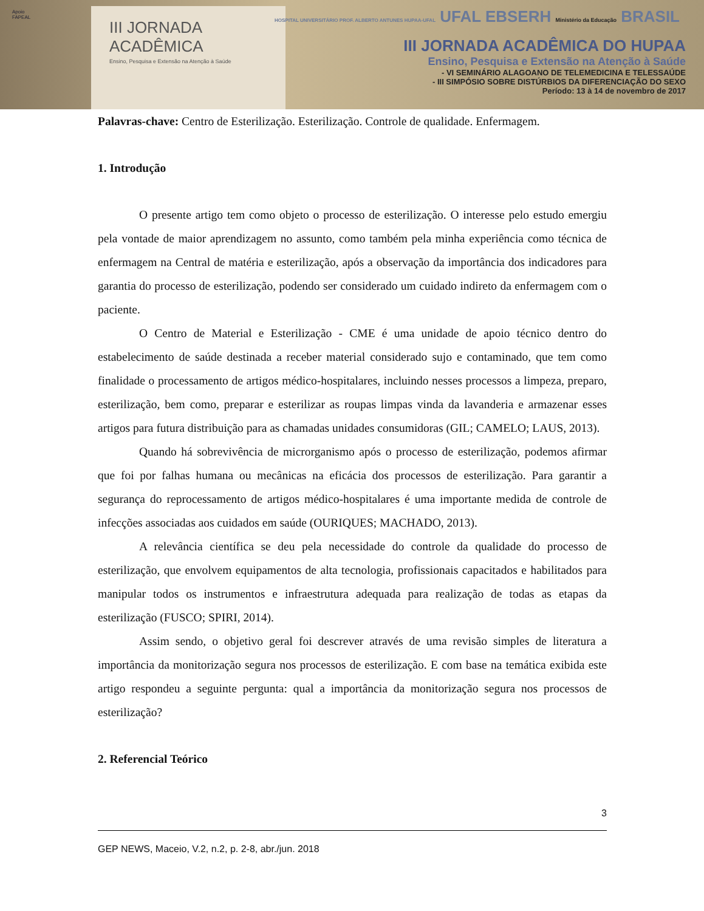Apoio
FAPEAL
III JORNADA
ACADÊMICA
Ensino, Pesquisa e Extensão na Atenção à Saúde
HOSPITAL UNIVERSITÁRIO PROF. ALBERTO ANTUNES HUPAA-UFAL UFAL EBSERH Ministério da Educação BRASIL
III JORNADA ACADÊMICA DO HUPAA
Ensino, Pesquisa e Extensão na Atenção à Saúde
- VI SEMINÁRIO ALAGOANO DE TELEMEDICINA E TELESSAÚDE
- III SIMPÓSIO SOBRE DISTÚRBIOS DA DIFERENCIAÇÃO DO SEXO
Período: 13 à 14 de novembro de 2017
Palavras-chave: Centro de Esterilização. Esterilização. Controle de qualidade. Enfermagem.
1. Introdução
O presente artigo tem como objeto o processo de esterilização. O interesse pelo estudo emergiu pela vontade de maior aprendizagem no assunto, como também pela minha experiência como técnica de enfermagem na Central de matéria e esterilização, após a observação da importância dos indicadores para garantia do processo de esterilização, podendo ser considerado um cuidado indireto da enfermagem com o paciente.
O Centro de Material e Esterilização - CME é uma unidade de apoio técnico dentro do estabelecimento de saúde destinada a receber material considerado sujo e contaminado, que tem como finalidade o processamento de artigos médico-hospitalares, incluindo nesses processos a limpeza, preparo, esterilização, bem como, preparar e esterilizar as roupas limpas vinda da lavanderia e armazenar esses artigos para futura distribuição para as chamadas unidades consumidoras (GIL; CAMELO; LAUS, 2013).
Quando há sobrevivência de microrganismo após o processo de esterilização, podemos afirmar que foi por falhas humana ou mecânicas na eficácia dos processos de esterilização. Para garantir a segurança do reprocessamento de artigos médico-hospitalares é uma importante medida de controle de infecções associadas aos cuidados em saúde (OURIQUES; MACHADO, 2013).
A relevância científica se deu pela necessidade do controle da qualidade do processo de esterilização, que envolvem equipamentos de alta tecnologia, profissionais capacitados e habilitados para manipular todos os instrumentos e infraestrutura adequada para realização de todas as etapas da esterilização (FUSCO; SPIRI, 2014).
Assim sendo, o objetivo geral foi descrever através de uma revisão simples de literatura a importância da monitorização segura nos processos de esterilização. E com base na temática exibida este artigo respondeu a seguinte pergunta: qual a importância da monitorização segura nos processos de esterilização?
2. Referencial Teórico
3
GEP NEWS, Maceio, V.2, n.2, p. 2-8, abr./jun. 2018